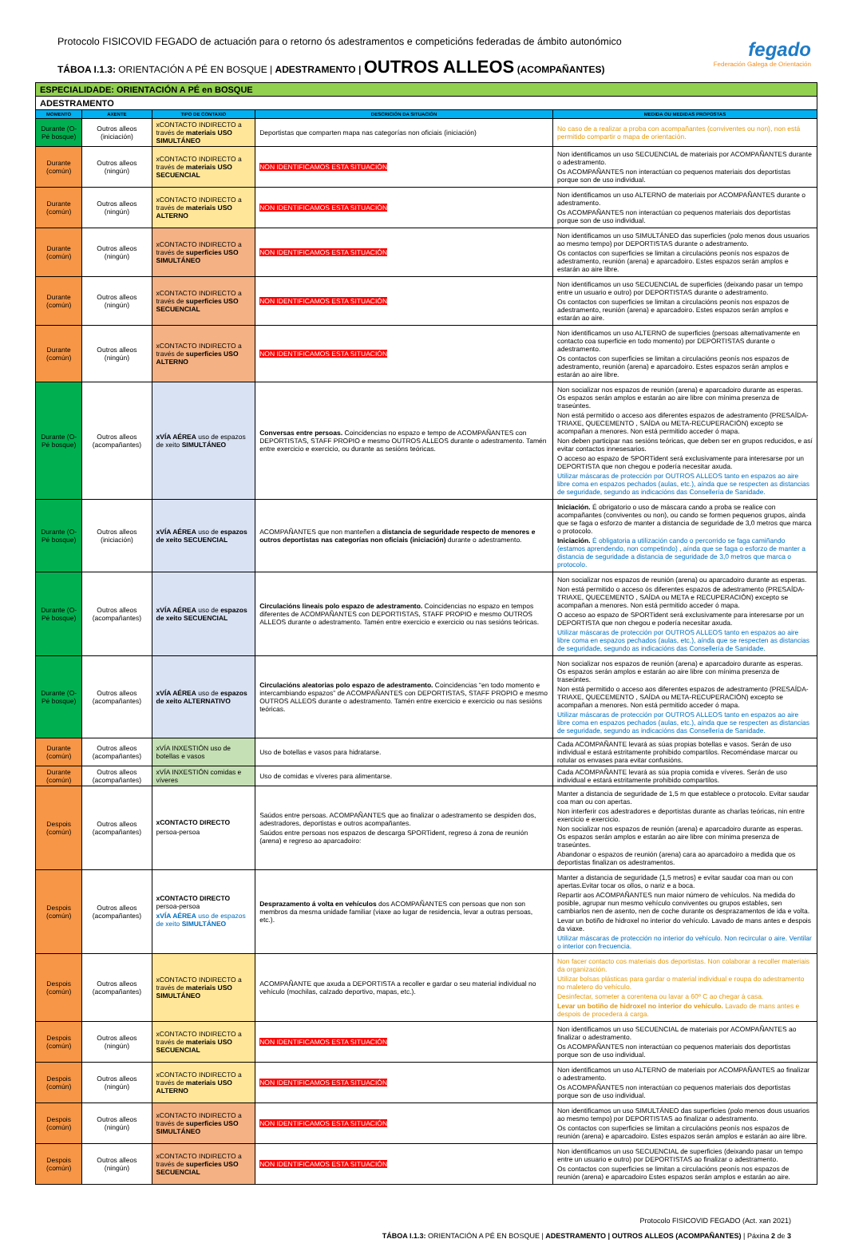Protocolo FISICOVID FEGADO de actuación para o retorno ós adestramentos e competicións federadas de ámbito autonómico
TÁBOA I.1.3: ORIENTACIÓN A PÉ EN BOSQUE | ADESTRAMENTO | OUTROS ALLEOS (ACOMPAÑANTES)
fegado
Federación Galega de Orientación
| ESPECIALIDADE: ORIENTACIÓN A PÉ en BOSQUE | | | | |
| ADESTRAMENTO | | | | |
| MOMENTO | AXENTE | TIPO DE CONTAXIO | DESCRICIÓN DA SITUACIÓN | MEDIDA OU MEDIDAS PROPOSTAS |
| Durante (O-Pé bosque) | Outros alleos (iniciación) | xCONTACTO INDIRECTO a través de materiais USO SIMULTÁNEO | Deportistas que comparten mapa nas categorías non oficiais (iniciación) | No caso de a realizar a proba con acompañantes (conviventes ou non), non está permitido compartir o mapa de orientación. |
| Durante (común) | Outros alleos (ningún) | xCONTACTO INDIRECTO a través de materiais USO SECUENCIAL | NON IDENTIFICAMOS ESTA SITUACIÓN | Non identificamos un uso SECUENCIAL de materiais por ACOMPAÑANTES durante o adestramento. Os ACOMPAÑANTES non interactúan co pequenos materiais dos deportistas porque son de uso individual. |
| Durante (común) | Outros alleos (ningún) | xCONTACTO INDIRECTO a través de materiais USO ALTERNO | NON IDENTIFICAMOS ESTA SITUACIÓN | Non identificamos un uso ALTERNO de materiais por ACOMPAÑANTES durante o adestramento. Os ACOMPAÑANTES non interactúan co pequenos materiais dos deportistas porque son de uso individual. |
| Durante (común) | Outros alleos (ningún) | xCONTACTO INDIRECTO a través de superficies USO SIMULTÁNEO | NON IDENTIFICAMOS ESTA SITUACIÓN | Non identificamos un uso SIMULTÁNEO das superficies (polo menos dous usuarios ao mesmo tempo) por DEPORTISTAS durante o adestramento. Os contactos con superficies se limitan a circulacións peonís nos espazos de adestramento, reunión (arena) e aparcadoiro. Estes espazos serán amplos e estarán ao aire libre. |
| Durante (común) | Outros alleos (ningún) | xCONTACTO INDIRECTO a través de superficies USO SECUENCIAL | NON IDENTIFICAMOS ESTA SITUACIÓN | Non identificamos un uso SECUENCIAL de superficies (deixando pasar un tempo entre un usuario e outro) por DEPORTISTAS durante o adestramento. Os contactos con superficies se limitan a circulacións peonís nos espazos de adestramento, reunión (arena) e aparcadoiro. Estes espazos serán amplos e estarán ao aire. |
| Durante (común) | Outros alleos (ningún) | xCONTACTO INDIRECTO a través de superficies USO ALTERNO | NON IDENTIFICAMOS ESTA SITUACIÓN | Non identificamos un uso ALTERNO de superficies (persoas alternativamente en contacto coa superficie en todo momento) por DEPORTISTAS durante o adestramento. Os contactos con superficies se limitan a circulacións peonís nos espazos de adestramento, reunión (arena) e aparcadoiro. Estes espazos serán amplos e estarán ao aire libre. |
| Durante (O-Pé bosque) | Outros alleos (acompañantes) | xVÍA AÉREA uso de espazos de xeito SIMULTÁNEO | Conversas entre persoas. Coincidencias no espazo e tempo de ACOMPAÑANTES con DEPORTISTAS, STAFF PROPIO e mesmo OUTROS ALLEOS durante o adestramento. Tamén entre exercicio e exercicio, ou durante as sesións teóricas. | Non socializar nos espazos de reunión (arena) e aparcadoiro durante as esperas. Os espazos serán amplos e estarán ao aire libre con mínima presenza de traseúntes. Non está permitido o acceso aos diferentes espazos de adestramento (PRESAÍDA-TRIAXE, QUECEMENTO , SAÍDA ou META-RECUPERACIÓN) excepto se acompañan a menores. Non está permitido acceder ó mapa. Non deben participar nas sesións teóricas, que deben ser en grupos reducidos, e así evitar contactos innesesarios. O acceso ao espazo de SPORTident será exclusivamente para interesarse por un DEPORTISTA que non chegou e podería necesitar axuda. Utilizar máscaras de protección por OUTROS ALLEOS tanto en espazos ao aire libre coma en espazos pechados (aulas, etc.), aínda que se respecten as distancias de seguridade, segundo as indicacións das Consellería de Sanidade. |
| Durante (O-Pé bosque) | Outros alleos (iniciación) | xVÍA AÉREA uso de espazos de xeito SECUENCIAL | ACOMPAÑANTES que non manteñen a distancia de seguridade respecto de menores e outros deportistas nas categorías non oficiais (iniciación) durante o adestramento. | Iniciación. É obrigatorio o uso de máscara cando a proba se realice con acompañantes (conviventes ou non), ou cando se formen pequenos grupos, aínda que se faga o esforzo de manter a distancia de seguridade de 3,0 metros que marca o protocolo. Iniciación. É obligatoria a utilización cando o percorrido se faga camiñando (estamos aprendendo, non competindo) , aínda que se faga o esforzo de manter a distancia de seguridade a distancia de seguridade de 3,0 metros que marca o protocolo. |
| Durante (O-Pé bosque) | Outros alleos (acompañantes) | xVÍA AÉREA uso de espazos de xeito SECUENCIAL | Circulacións lineais polo espazo de adestramento. Coincidencias no espazo en tempos diferentes de ACOMPAÑANTES con DEPORTISTAS, STAFF PROPIO e mesmo OUTROS ALLEOS durante o adestramento. Tamén entre exercicio e exercicio ou nas sesións teóricas. | Non socializar nos espazos de reunión (arena) ou aparcadoiro durante as esperas. Non está permitido o acceso ós diferentes espazos de adestramento (PRESAÍDA-TRIAXE, QUECEMENTO , SAÍDA ou META e RECUPERACIÓN) excepto se acompañan a menores. Non está permitido acceder ó mapa. O acceso ao espazo de SPORTident será exclusivamente para interesarse por un DEPORTISTA que non chegou e podería necesitar axuda. Utilizar máscaras de protección por OUTROS ALLEOS tanto en espazos ao aire libre coma en espazos pechados (aulas, etc.), aínda que se respecten as distancias de seguridade, segundo as indicacións das Consellería de Sanidade. |
| Durante (O-Pé bosque) | Outros alleos (acompañantes) | xVÍA AÉREA uso de espazos de xeito ALTERNATIVO | Circulacións aleatorias polo espazo de adestramento. Coincidencias “en todo momento e intercambiando espazos” de ACOMPAÑANTES con DEPORTISTAS, STAFF PROPIO e mesmo OUTROS ALLEOS durante o adestramento. Tamén entre exercicio e exercicio ou nas sesións teóricas. | Non socializar nos espazos de reunión (arena) e aparcadoiro durante as esperas. Os espazos serán amplos e estarán ao aire libre con mínima presenza de traseúntes. Non está permitido o acceso aos diferentes espazos de adestramento (PRESAÍDA-TRIAXE, QUECEMENTO , SAÍDA ou META-RECUPERACIÓN) excepto se acompañan a menores. Non está permitido acceder ó mapa. Utilizar máscaras de protección por OUTROS ALLEOS tanto en espazos ao aire libre coma en espazos pechados (aulas, etc.), aínda que se respecten as distancias de seguridade, segundo as indicacións das Consellería de Sanidade. |
| Durante (común) | Outros alleos (acompañantes) | xVÍA INXESTIÓN uso de botellas e vasos | Uso de botellas e vasos para hidratarse. | Cada ACOMPAÑANTE levará as súas propias botellas e vasos. Serán de uso individual e estará estritamente prohibido compartilos. Recoméndase marcar ou rotular os envases para evitar confusións. |
| Durante (común) | Outros alleos (acompañantes) | xVÍA INXESTIÓN comidas e víveres | Uso de comidas e víveres para alimentarse. | Cada ACOMPAÑANTE levará as súa propia comida e víveres. Serán de uso individual e estará estritamente prohibido compartilos. |
| Despois (común) | Outros alleos (acompañantes) | xCONTACTO DIRECTO persoa-persoa | Saúdos entre persoas. ACOMPAÑANTES que ao finalizar o adestramento se despiden dos, adestradores, deportistas e outros acompañantes. Saúdos entre persoas nos espazos de descarga SPORTident, regreso á zona de reunión ( arena ) e regreso ao aparcadoiro: | Manter a distancia de seguridade de 1,5 m que establece o protocolo. Evitar saudar coa man ou con apertas. Non interferir cos adestradores e deportistas durante as charlas teóricas, nin entre exercicio e exercicio. Non socializar nos espazos de reunión (arena) e aparcadoiro durante as esperas. Os espazos serán amplos e estarán ao aire libre con mínima presenza de traseúntes. Abandonar o espazos de reunión (arena) cara ao aparcadoiro a medida que os deportistas finalizan os adestramentos. |
| Despois (común) | Outros alleos (acompañantes) | xCONTACTO DIRECTO persoa-persoa xVÍA AÉREA uso de espazos de xeito SIMULTÁNEO | Desprazamento á volta en vehículos dos ACOMPAÑANTES con persoas que non son membros da mesma unidade familiar (viaxe ao lugar de residencia, levar a outras persoas, etc.). | Manter a distancia de seguridade (1,5 metros) e evitar saudar coa man ou con apertas.Evitar tocar os ollos, o nariz e a boca. Repartir aos ACOMPAÑANTES nun maior número de vehículos. Na medida do posible, agrupar nun mesmo vehículo conviventes ou grupos estables, sen cambiarlos nen de asento, nen de coche durante os desprazamentos de ida e volta. Levar un botiño de hidroxel no interior do vehículo. Lavado de mans antes e despois da viaxe. Utilizar máscaras de protección no interior do vehículo. Non recircular o aire. Ventilar o interior con frecuencia. |
| Despois (común) | Outros alleos (acompañantes) | xCONTACTO INDIRECTO a través de materiais USO SIMULTÁNEO | ACOMPAÑANTE que axuda a DEPORTISTA a recoller e gardar o seu material individual no vehículo (mochilas, calzado deportivo, mapas, etc.). | Non facer contacto cos materiais dos deportistas. Non colaborar a recoller materiais da organización. Utilizar bolsas plásticas para gardar o material individual e roupa do adestramento no maletero do vehículo. Desinfectar, someter a corentena ou lavar a 60º C ao chegar á casa. Levar un botiño de hidroxel no interior do vehículo. Lavado de mans antes e despois de procedera á carga. |
| Despois (común) | Outros alleos (ningún) | xCONTACTO INDIRECTO a través de materiais USO SECUENCIAL | NON IDENTIFICAMOS ESTA SITUACIÓN | Non identificamos un uso SECUENCIAL de materiais por ACOMPAÑANTES ao finalizar o adestramento. Os ACOMPAÑANTES non interactúan co pequenos materiais dos deportistas porque son de uso individual. |
| Despois (común) | Outros alleos (ningún) | xCONTACTO INDIRECTO a través de materiais USO ALTERNO | NON IDENTIFICAMOS ESTA SITUACIÓN | Non identificamos un uso ALTERNO de materiais por ACOMPAÑANTES ao finalizar o adestramento. Os ACOMPAÑANTES non interactúan co pequenos materiais dos deportistas porque son de uso individual. |
| Despois (común) | Outros alleos (ningún) | xCONTACTO INDIRECTO a través de superficies USO SIMULTÁNEO | NON IDENTIFICAMOS ESTA SITUACIÓN | Non identificamos un uso SIMULTÁNEO das superficies (polo menos dous usuarios ao mesmo tempo) por DEPORTISTAS ao finalizar o adestramento. Os contactos con superficies se limitan a circulacións peonís nos espazos de reunión (arena) e aparcadoiro. Estes espazos serán amplos e estarán ao aire libre. |
| Despois (común) | Outros alleos (ningún) | xCONTACTO INDIRECTO a través de superficies USO SECUENCIAL | NON IDENTIFICAMOS ESTA SITUACIÓN | Non identificamos un uso SECUENCIAL de superficies (deixando pasar un tempo entre un usuario e outro) por DEPORTISTAS ao finalizar o adestramento. Os contactos con superficies se limitan a circulacións peonís nos espazos de reunión (arena) e aparcadoiro Estes espazos serán amplos e estarán ao aire. |
Protocolo FISICOVID FEGADO (Act. xan 2021)
TÁBOA I.1.3: ORIENTACIÓN A PÉ EN BOSQUE | ADESTRAMENTO | OUTROS ALLEOS (ACOMPAÑANTES) | Páxina 2 de 3